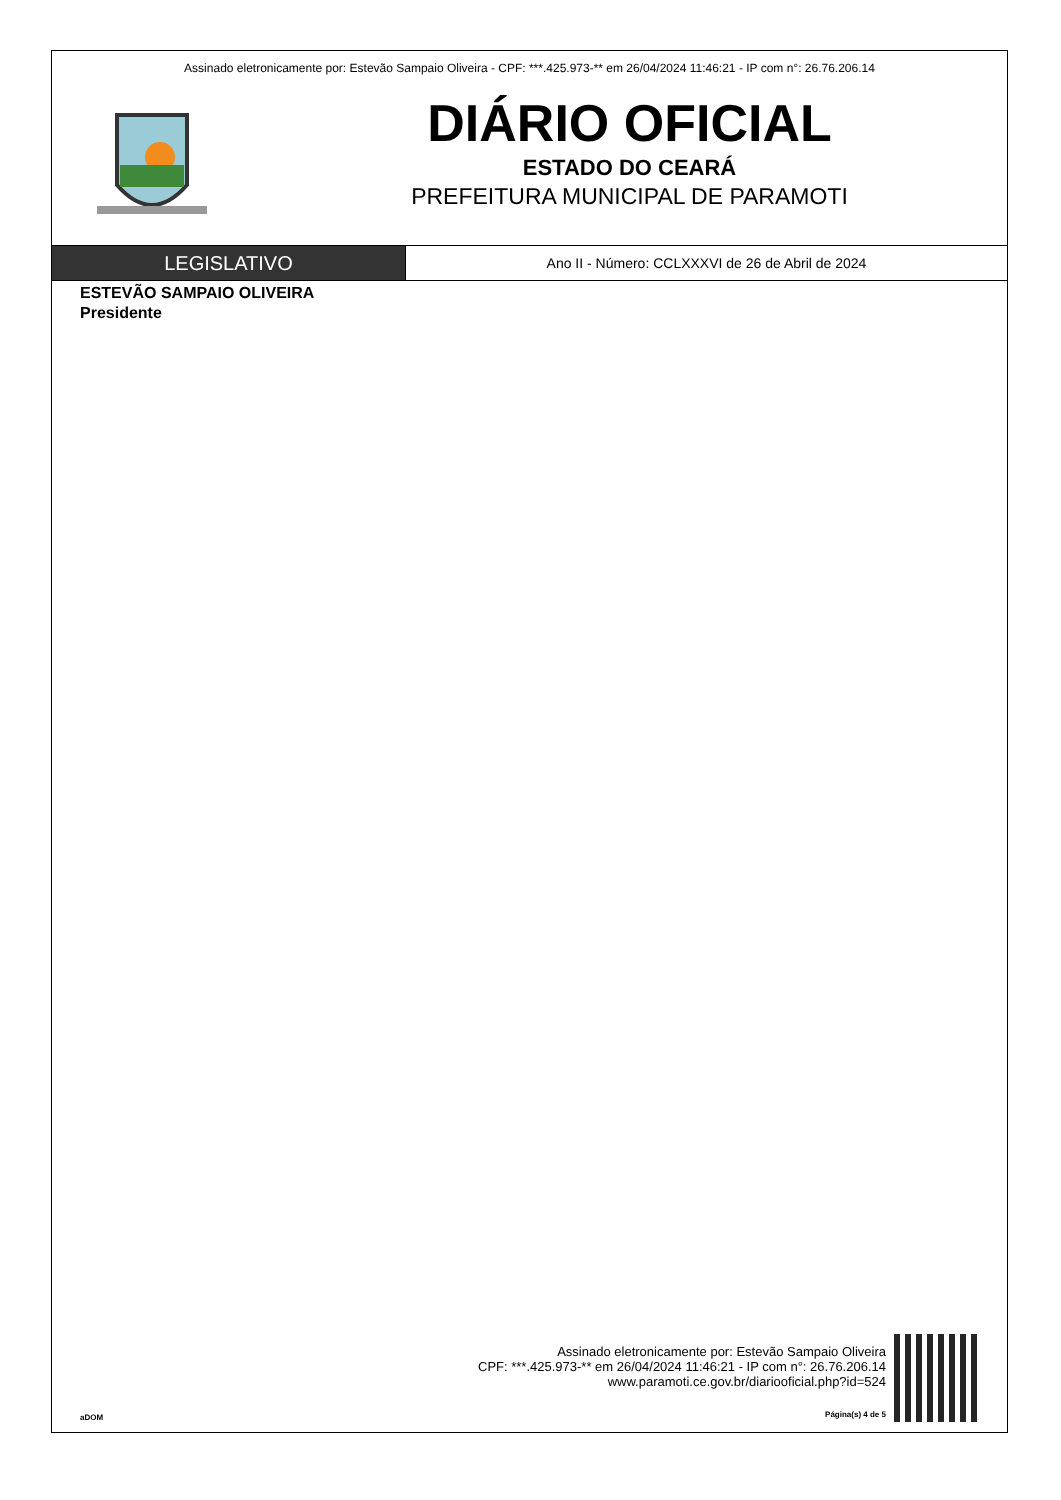Assinado eletronicamente por: Estevão Sampaio Oliveira - CPF: ***.425.973-** em 26/04/2024 11:46:21 - IP com n°: 26.76.206.14
DIÁRIO OFICIAL
ESTADO DO CEARÁ
PREFEITURA MUNICIPAL DE PARAMOTI
LEGISLATIVO
Ano II - Número: CCLXXXVI de 26 de Abril de 2024
ESTEVÃO SAMPAIO OLIVEIRA
Presidente
aDOM
Assinado eletronicamente por: Estevão Sampaio Oliveira
CPF: ***.425.973-** em 26/04/2024 11:46:21 - IP com n°: 26.76.206.14
www.paramoti.ce.gov.br/diariooficial.php?id=524
Página(s) 4 de 5